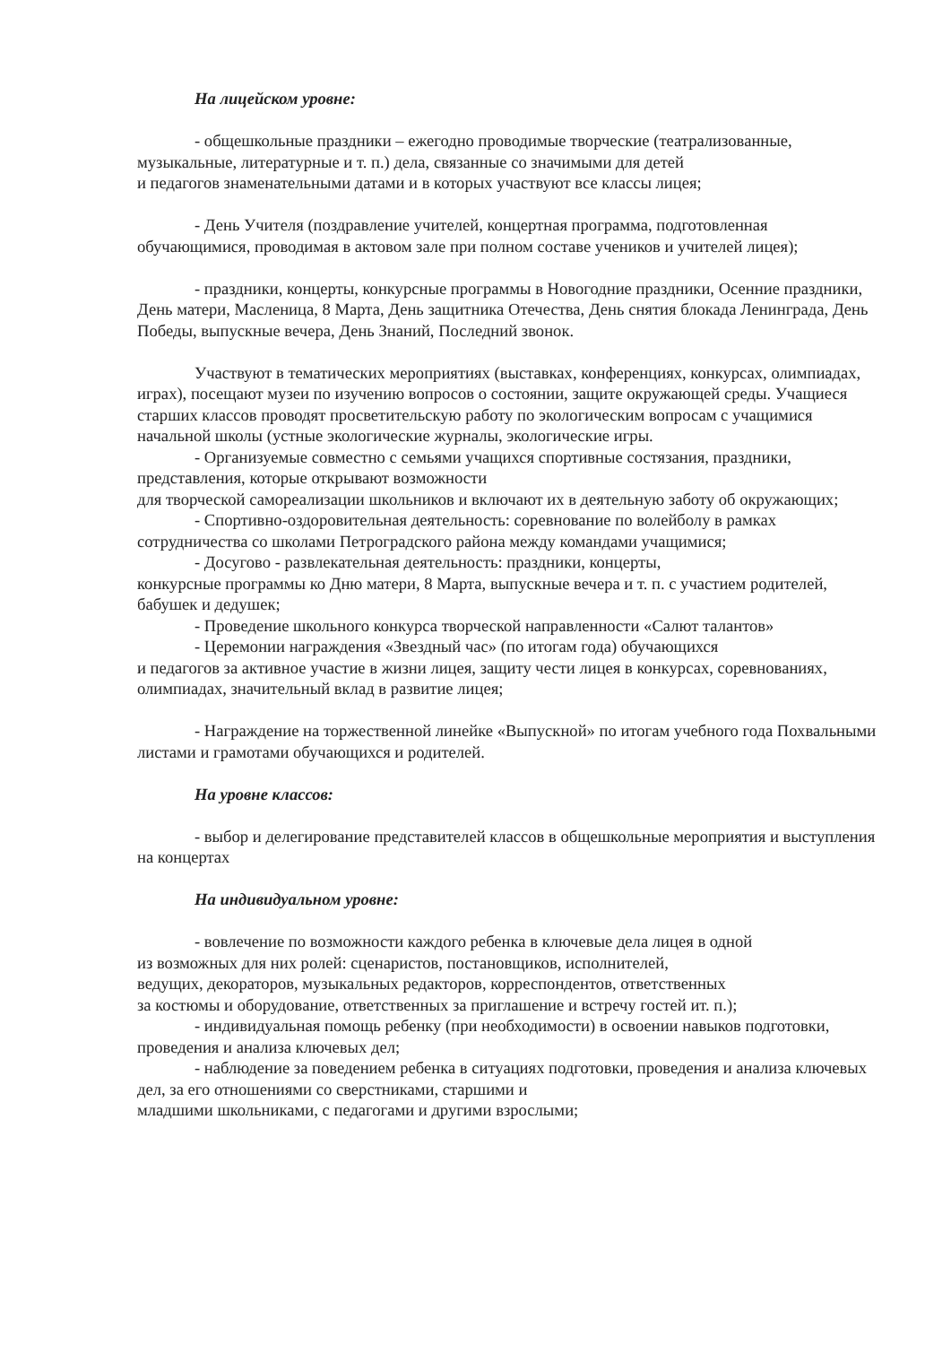На лицейском уровне:
- общешкольные праздники – ежегодно проводимые творческие (театрализованные, музыкальные, литературные и т. п.) дела, связанные со значимыми для детей
и педагогов знаменательными датами и в которых участвуют все классы лицея;
- День Учителя (поздравление учителей, концертная программа, подготовленная обучающимися, проводимая в актовом зале при полном составе учеников и учителей лицея);
- праздники, концерты, конкурсные программы в Новогодние праздники, Осенние праздники, День матери, Масленица, 8 Марта, День защитника Отечества, День снятия блокада Ленинграда, День Победы, выпускные вечера, День Знаний, Последний звонок.
Участвуют в тематических мероприятиях (выставках, конференциях, конкурсах, олимпиадах, играх), посещают музеи по изучению вопросов о состоянии, защите окружающей среды. Учащиеся старших классов проводят просветительскую работу по экологическим вопросам с учащимися начальной школы (устные экологические журналы, экологические игры.
- Организуемые совместно с семьями учащихся спортивные состязания, праздники, представления, которые открывают возможности
для творческой самореализации школьников и включают их в деятельную заботу об окружающих;
- Спортивно-оздоровительная деятельность: соревнование по волейболу в рамках сотрудничества со школами Петроградского района между командами учащимися;
- Досугово - развлекательная деятельность: праздники, концерты,
конкурсные программы ко Дню матери, 8 Марта, выпускные вечера и т. п. с участием родителей, бабушек и дедушек;
- Проведение школьного конкурса творческой направленности «Салют талантов»
- Церемонии награждения «Звездный час» (по итогам года) обучающихся
и педагогов за активное участие в жизни лицея, защиту чести лицея в конкурсах, соревнованиях, олимпиадах, значительный вклад в развитие лицея;
- Награждение на торжественной линейке «Выпускной» по итогам учебного года Похвальными листами и грамотами обучающихся и родителей.
На уровне классов:
- выбор и делегирование представителей классов в общешкольные мероприятия и выступления на концертах
На индивидуальном уровне:
- вовлечение по возможности каждого ребенка в ключевые дела лицея в одной
из возможных для них ролей: сценаристов, постановщиков, исполнителей,
ведущих, декораторов, музыкальных редакторов, корреспондентов, ответственных
за костюмы и оборудование, ответственных за приглашение и встречу гостей ит. п.);
- индивидуальная помощь ребенку (при необходимости) в освоении навыков подготовки, проведения и анализа ключевых дел;
- наблюдение за поведением ребенка в ситуациях подготовки, проведения и анализа ключевых дел, за его отношениями со сверстниками, старшими и
младшими школьниками, с педагогами и другими взрослыми;